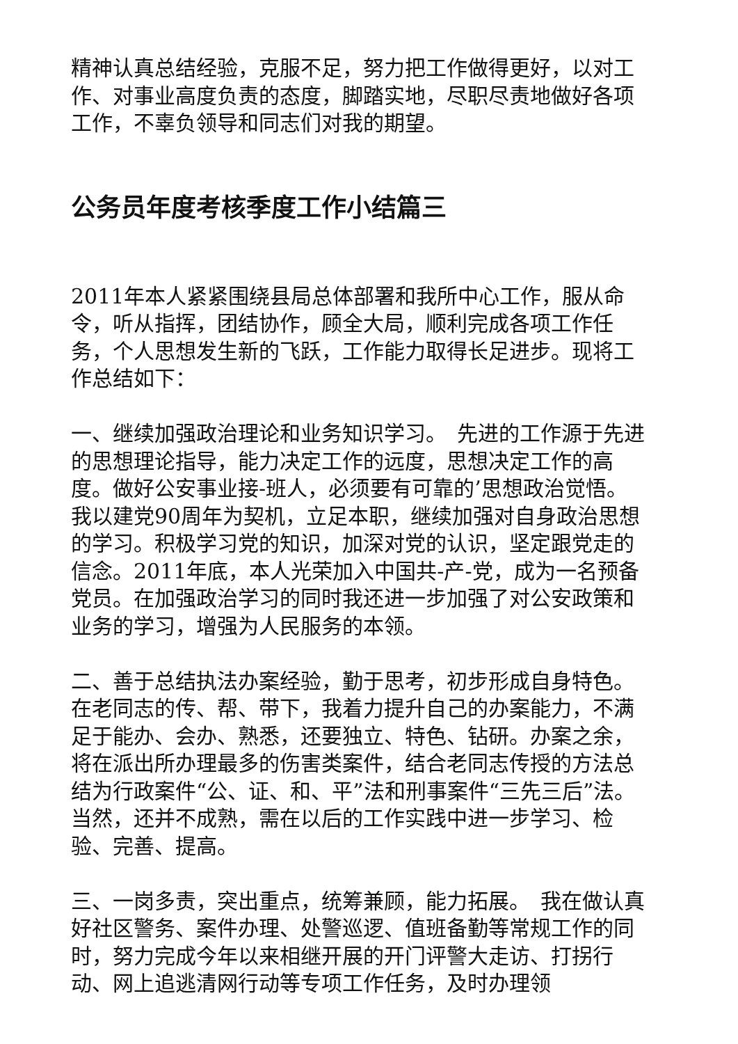精神认真总结经验，克服不足，努力把工作做得更好，以对工作、对事业高度负责的态度，脚踏实地，尽职尽责地做好各项工作，不辜负领导和同志们对我的期望。
公务员年度考核季度工作小结篇三
2011年本人紧紧围绕县局总体部署和我所中心工作，服从命令，听从指挥，团结协作，顾全大局，顺利完成各项工作任务，个人思想发生新的飞跃，工作能力取得长足进步。现将工作总结如下：
一、继续加强政治理论和业务知识学习。　先进的工作源于先进的思想理论指导，能力决定工作的远度，思想决定工作的高度。做好公安事业接-班人，必须要有可靠的’思想政治觉悟。我以建党90周年为契机，立足本职，继续加强对自身政治思想的学习。积极学习党的知识，加深对党的认识，坚定跟党走的信念。2011年底，本人光荣加入中国共-产-党，成为一名预备党员。在加强政治学习的同时我还进一步加强了对公安政策和业务的学习，增强为人民服务的本领。
二、善于总结执法办案经验，勤于思考，初步形成自身特色。在老同志的传、帮、带下，我着力提升自己的办案能力，不满足于能办、会办、熟悉，还要独立、特色、钻研。办案之余，将在派出所办理最多的伤害类案件，结合老同志传授的方法总结为行政案件“公、证、和、平”法和刑事案件“三先三后”法。当然，还并不成熟，需在以后的工作实践中进一步学习、检验、完善、提高。
三、一岗多责，突出重点，统筹兼顾，能力拓展。　我在做认真好社区警务、案件办理、处警巡逻、值班备勤等常规工作的同时，努力完成今年以来相继开展的开门评警大走访、打拐行动、网上追逃清网行动等专项工作任务，及时办理领